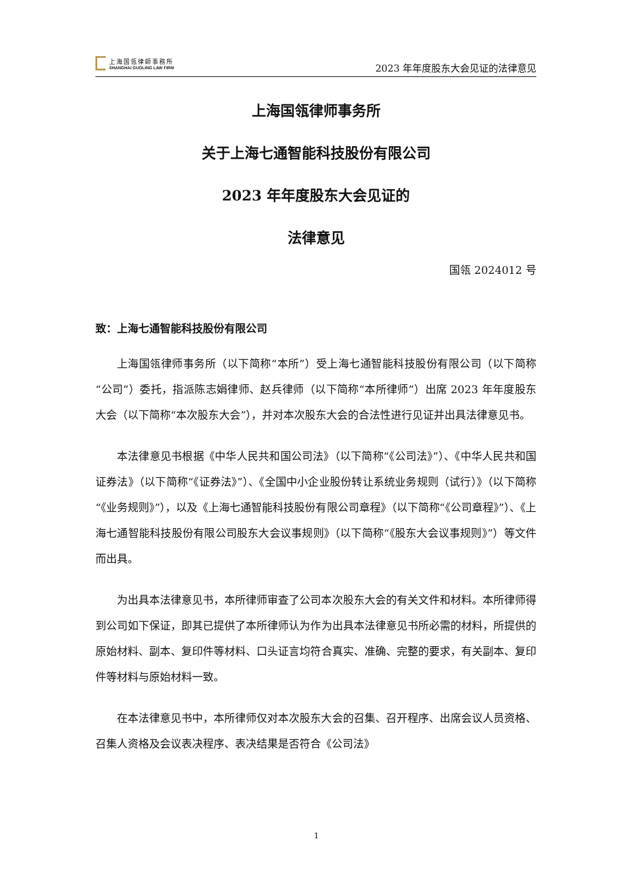上海国瓴律師事務所
SHANGHAI GUOLING LAW FIRM
2023 年年度股东大会见证的法律意见
上海国瓴律师事务所
关于上海七通智能科技股份有限公司
2023 年年度股东大会见证的
法律意见
国瓴 2024012 号
致：上海七通智能科技股份有限公司
上海国瓴律师事务所（以下简称“本所”）受上海七通智能科技股份有限公司（以下简称“公司”）委托，指派陈志娟律师、赵兵律师（以下简称“本所律师”）出席 2023 年年度股东大会（以下简称“本次股东大会”），并对本次股东大会的合法性进行见证并出具法律意见书。
本法律意见书根据《中华人民共和国公司法》（以下简称“《公司法》”）、《中华人民共和国证券法》（以下简称“《证券法》”）、《全国中小企业股份转让系统业务规则（试行）》（以下简称“《业务规则》”），以及《上海七通智能科技股份有限公司章程》（以下简称“《公司章程》”）、《上海七通智能科技股份有限公司股东大会议事规则》（以下简称“《股东大会议事规则》”）等文件而出具。
为出具本法律意见书，本所律师审查了公司本次股东大会的有关文件和材料。本所律师得到公司如下保证，即其已提供了本所律师认为作为出具本法律意见书所必需的材料，所提供的原始材料、副本、复印件等材料、口头证言均符合真实、准确、完整的要求，有关副本、复印件等材料与原始材料一致。
在本法律意见书中，本所律师仅对本次股东大会的召集、召开程序、出席会议人员资格、召集人资格及会议表决程序、表决结果是否符合《公司法》
1